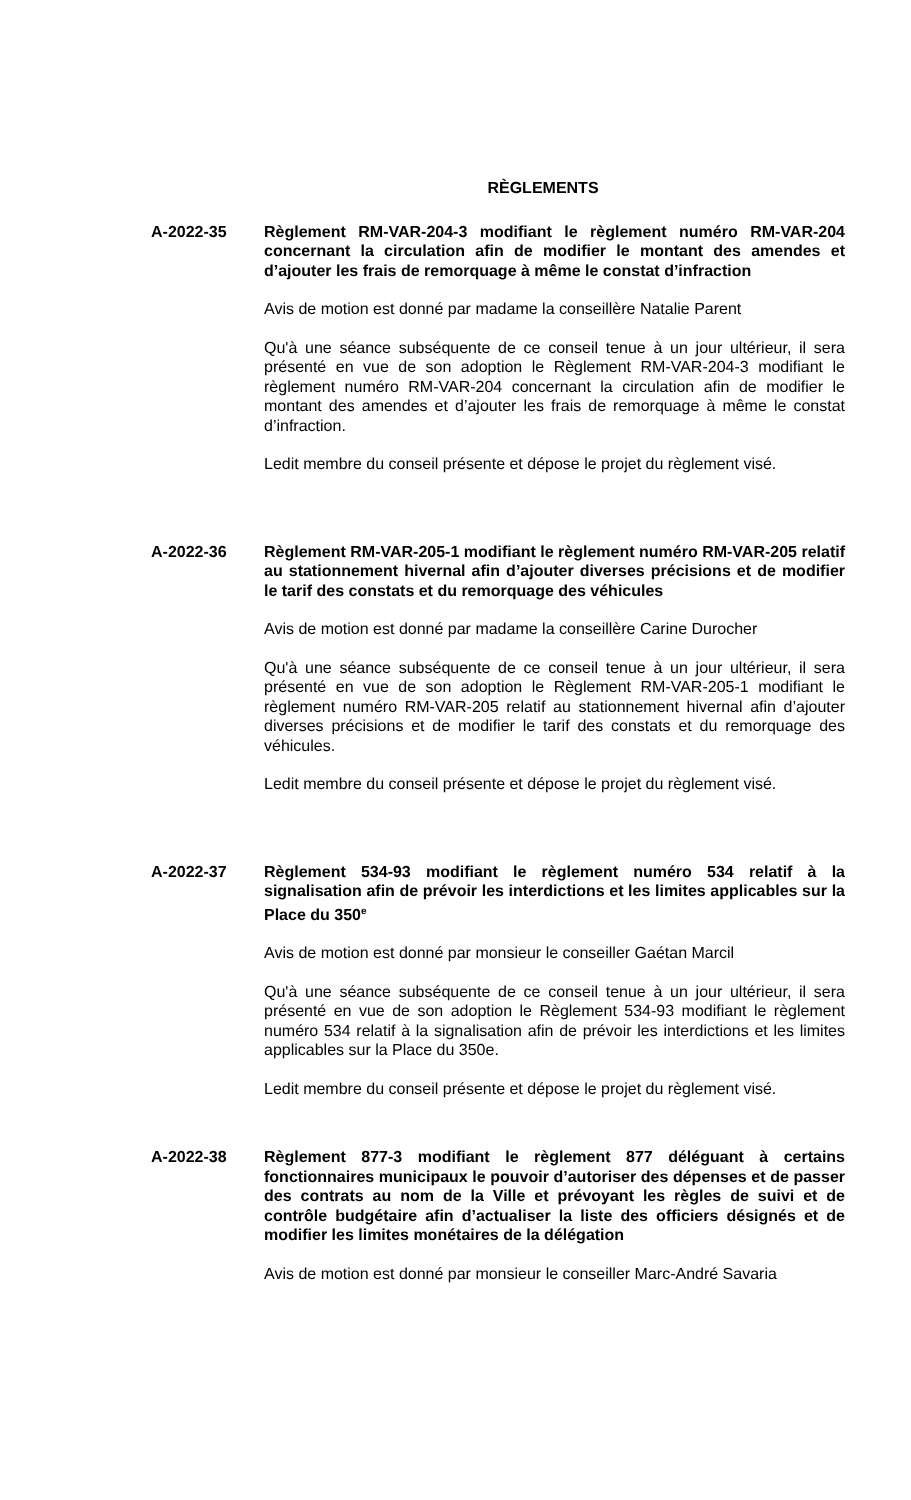RÈGLEMENTS
A-2022-35 Règlement RM-VAR-204-3 modifiant le règlement numéro RM-VAR-204 concernant la circulation afin de modifier le montant des amendes et d’ajouter les frais de remorquage à même le constat d’infraction
Avis de motion est donné par madame la conseillère Natalie Parent
Qu'à une séance subséquente de ce conseil tenue à un jour ultérieur, il sera présenté en vue de son adoption le Règlement RM-VAR-204-3 modifiant le règlement numéro RM-VAR-204 concernant la circulation afin de modifier le montant des amendes et d’ajouter les frais de remorquage à même le constat d’infraction.
Ledit membre du conseil présente et dépose le projet du règlement visé.
A-2022-36 Règlement RM-VAR-205-1 modifiant le règlement numéro RM-VAR-205 relatif au stationnement hivernal afin d’ajouter diverses précisions et de modifier le tarif des constats et du remorquage des véhicules
Avis de motion est donné par madame la conseillère Carine Durocher
Qu'à une séance subséquente de ce conseil tenue à un jour ultérieur, il sera présenté en vue de son adoption le Règlement RM-VAR-205-1 modifiant le règlement numéro RM-VAR-205 relatif au stationnement hivernal afin d’ajouter diverses précisions et de modifier le tarif des constats et du remorquage des véhicules.
Ledit membre du conseil présente et dépose le projet du règlement visé.
A-2022-37 Règlement 534-93 modifiant le règlement numéro 534 relatif à la signalisation afin de prévoir les interdictions et les limites applicables sur la Place du 350<sup>e</sup>
Avis de motion est donné par monsieur le conseiller Gaétan Marcil
Qu'à une séance subséquente de ce conseil tenue à un jour ultérieur, il sera présenté en vue de son adoption le Règlement 534-93 modifiant le règlement numéro 534 relatif à la signalisation afin de prévoir les interdictions et les limites applicables sur la Place du 350e.
Ledit membre du conseil présente et dépose le projet du règlement visé.
A-2022-38 Règlement 877-3 modifiant le règlement 877 déléguant à certains fonctionnaires municipaux le pouvoir d’autoriser des dépenses et de passer des contrats au nom de la Ville et prévoyant les règles de suivi et de contrôle budgétaire afin d’actualiser la liste des officiers désignés et de modifier les limites monétaires de la délégation
Avis de motion est donné par monsieur le conseiller Marc-André Savaria